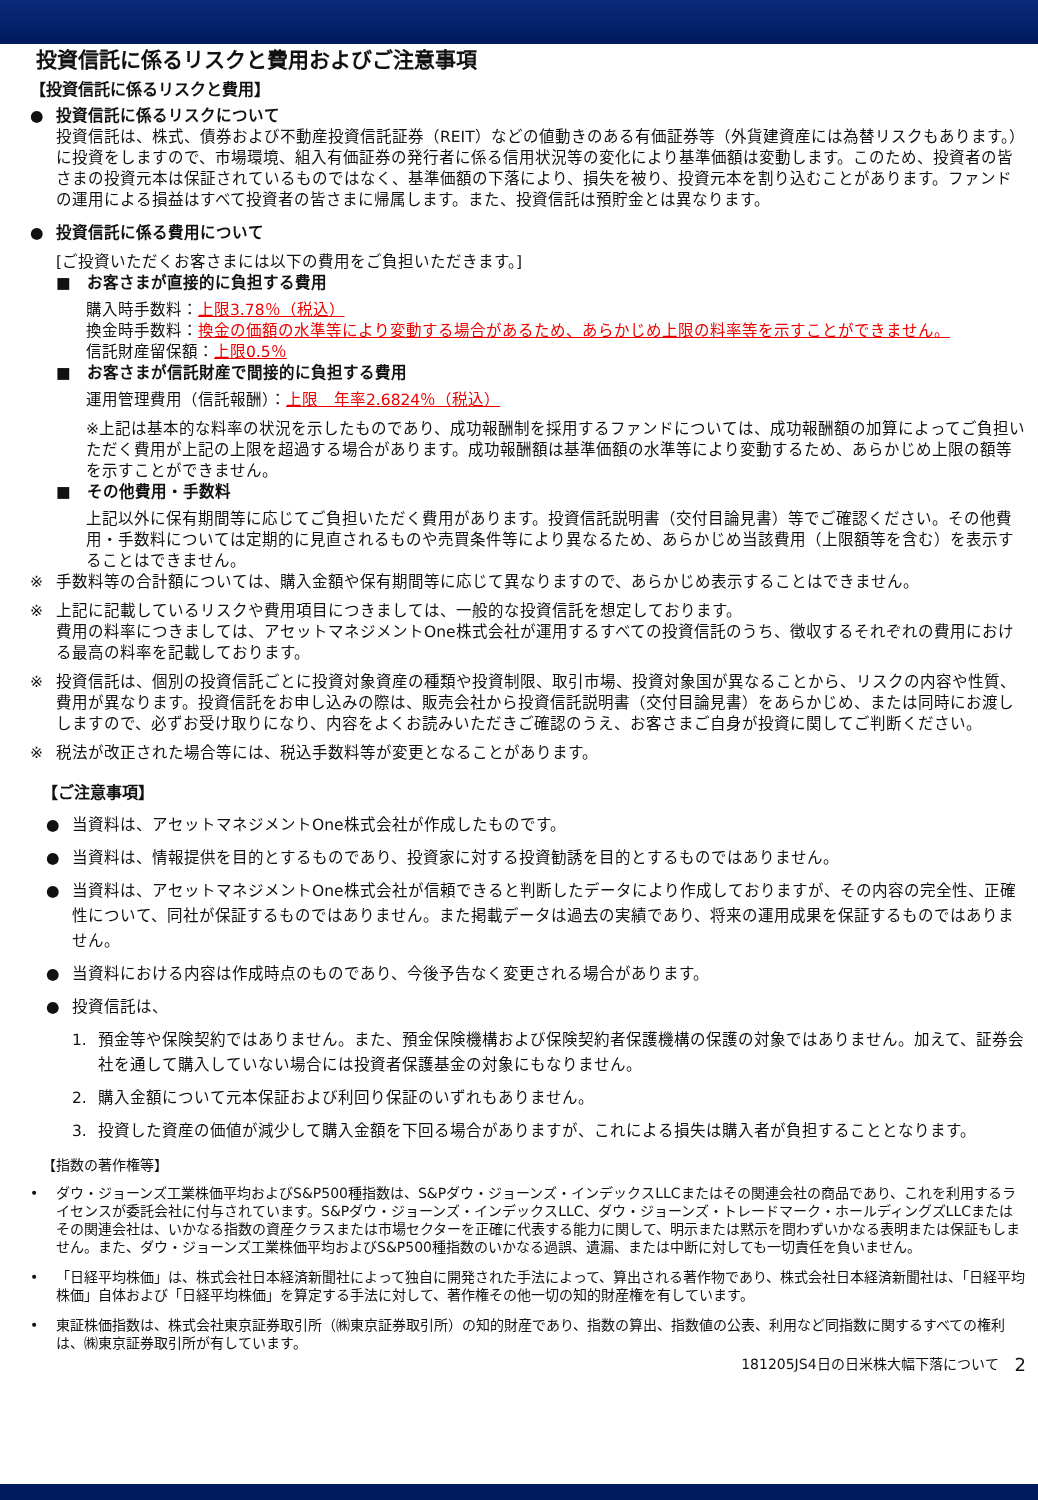投資信託に係るリスクと費用およびご注意事項
【投資信託に係るリスクと費用】
● 投資信託に係るリスクについて
投資信託は、株式、債券および不動産投資信託証券（REIT）などの値動きのある有価証券等（外貨建資産には為替リスクもあります。）に投資をしますので、市場環境、組入有価証券の発行者に係る信用状況等の変化により基準価額は変動します。このため、投資者の皆さまの投資元本は保証されているものではなく、基準価額の下落により、損失を被り、投資元本を割り込むことがあります。ファンドの運用による損益はすべて投資者の皆さまに帰属します。また、投資信託は預貯金とは異なります。
● 投資信託に係る費用について
[ご投資いただくお客さまには以下の費用をご負担いただきます。]
■　お客さまが直接的に負担する費用
購入時手数料：上限3.78％（税込）
換金時手数料：換金の価額の水準等により変動する場合があるため、あらかじめ上限の料率等を示すことができません。
信託財産留保額：上限0.5％
■　お客さまが信託財産で間接的に負担する費用
運用管理費用（信託報酬）：上限　年率2.6824％（税込）
※上記は基本的な料率の状況を示したものであり、成功報酬制を採用するファンドについては、成功報酬額の加算によってご負担いただく費用が上記の上限を超過する場合があります。成功報酬額は基準価額の水準等により変動するため、あらかじめ上限の額等を示すことができません。
■　その他費用・手数料
上記以外に保有期間等に応じてご負担いただく費用があります。投資信託説明書（交付目論見書）等でご確認ください。その他費用・手数料については定期的に見直されるものや売買条件等により異なるため、あらかじめ当該費用（上限額等を含む）を表示することはできません。
※ 手数料等の合計額については、購入金額や保有期間等に応じて異なりますので、あらかじめ表示することはできません。
※ 上記に記載しているリスクや費用項目につきましては、一般的な投資信託を想定しております。
費用の料率につきましては、アセットマネジメントOne株式会社が運用するすべての投資信託のうち、徴収するそれぞれの費用における最高の料率を記載しております。
※ 投資信託は、個別の投資信託ごとに投資対象資産の種類や投資制限、取引市場、投資対象国が異なることから、リスクの内容や性質、費用が異なります。投資信託をお申し込みの際は、販売会社から投資信託説明書（交付目論見書）をあらかじめ、または同時にお渡ししますので、必ずお受け取りになり、内容をよくお読みいただきご確認のうえ、お客さまご自身が投資に関してご判断ください。
※ 税法が改正された場合等には、税込手数料等が変更となることがあります。
【ご注意事項】
● 当資料は、アセットマネジメントOne株式会社が作成したものです。
● 当資料は、情報提供を目的とするものであり、投資家に対する投資勧誘を目的とするものではありません。
● 当資料は、アセットマネジメントOne株式会社が信頼できると判断したデータにより作成しておりますが、その内容の完全性、正確性について、同社が保証するものではありません。また掲載データは過去の実績であり、将来の運用成果を保証するものではありません。
● 当資料における内容は作成時点のものであり、今後予告なく変更される場合があります。
● 投資信託は、
1. 預金等や保険契約ではありません。また、預金保険機構および保険契約者保護機構の保護の対象ではありません。加えて、証券会社を通して購入していない場合には投資者保護基金の対象にもなりません。
2. 購入金額について元本保証および利回り保証のいずれもありません。
3. 投資した資産の価値が減少して購入金額を下回る場合がありますが、これによる損失は購入者が負担することとなります。
【指数の著作権等】
• ダウ・ジョーンズ工業株価平均およびS&P500種指数は、S&Pダウ・ジョーンズ・インデックスLLCまたはその関連会社の商品であり、これを利用するライセンスが委託会社に付与されています。S&Pダウ・ジョーンズ・インデックスLLC、ダウ・ジョーンズ・トレードマーク・ホールディングズLLCまたはその関連会社は、いかなる指数の資産クラスまたは市場セクターを正確に代表する能力に関して、明示または黙示を問わずいかなる表明または保証もしません。また、ダウ・ジョーンズ工業株価平均およびS&P500種指数のいかなる過誤、遺漏、または中断に対しても一切責任を負いません。
• 「日経平均株価」は、株式会社日本経済新聞社によって独自に開発された手法によって、算出される著作物であり、株式会社日本経済新聞社は、「日経平均株価」自体および「日経平均株価」を算定する手法に対して、著作権その他一切の知的財産権を有しています。
• 東証株価指数は、株式会社東京証券取引所（㈱東京証券取引所）の知的財産であり、指数の算出、指数値の公表、利用など同指数に関するすべての権利は、㈱東京証券取引所が有しています。
181205JS4日の日米株大幅下落について 2